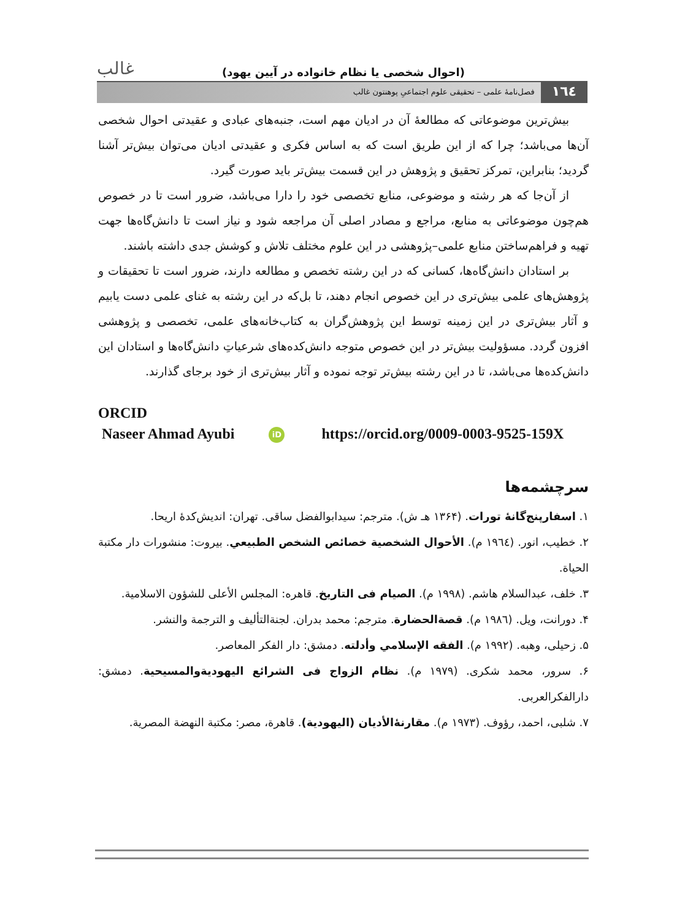(احوال شخصی یا نظام خانواده در آیین یهود) غالب
١٦٤ فصل‌نامۀ علمی – تحقیقی علوم اجتماعیِ پوهنتون غالب
بیش‌ترین موضوعاتی که مطالعۀ آن در ادیان مهم است، جنبه‌های عبادی و عقیدتی احوال شخصی آن‌ها می‌باشد؛ چرا که از این طریق است که به اساس فکری و عقیدتی ادیان می‌توان بیش‌تر آشنا گردید؛ بنابراین، تمرکز تحقیق و پژوهش در این قسمت بیش‌تر باید صورت گیرد.
از آن‌جا که هر رشته و موضوعی، منابع تخصصی خود را دارا می‌باشد، ضرور است تا در خصوص هم‌چون موضوعاتی به منابع، مراجع و مصادر اصلی آن مراجعه شود و نیاز است تا دانش‌گاه‌ها جهت تهیه و فراهم‌ساختن منابع علمی–پژوهشی در این علوم مختلف تلاش و کوشش جدی داشته باشند.
بر استادان دانش‌گاه‌ها، کسانی که در این رشته تخصص و مطالعه دارند، ضرور است تا تحقیقات و پژوهش‌های علمی بیش‌تری در این خصوص انجام دهند، تا بل‌که در این رشته به غنای علمی دست یابیم و آثار بیش‌تری در این زمینه توسط این پژوهش‌گران به کتاب‌خانه‌های علمی، تخصصی و پژوهشی افزون گردد. مسؤولیت بیش‌تر در این خصوص متوجه دانش‌کده‌های شرعیاتِ دانش‌گاه‌ها و استادان این دانش‌کده‌ها می‌باشد، تا در این رشته بیش‌تر توجه نموده و آثار بیش‌تری از خود برجای گذارند.
ORCID
Naseer Ahmad Ayubi iD https://orcid.org/0009-0003-9525-159X
سرچشمه‌ها
۱. اسفارپنج‌گانۀ تورات. (۱۳۶۴ هـ ش). مترجم: سیدابوالفضل ساقی. تهران: اندیش‌کدۀ اریحا.
۲. خطیب، انور. (١٩٦٤ م). الأحوال الشخصية خصائص الشخص الطبيعي. بيروت: منشورات دار مكتبة الحياة.
۳. خلف، عبدالسلام هاشم. (١٩٩٨ م). الصيام فی التاريخ. قاهره: المجلس الأعلى للشؤون الاسلامية.
۴. دورانت، ویل. (١٩٨٦ م). قصةالحضارة. مترجم: محمد بدران. لجنةالتأليف و الترجمة والنشر.
۵. زحیلی، وهبه. (١٩٩٢ م). الفقه الإسلامي وأدلته. دمشق: دار الفكر المعاصر.
۶. سرور، محمد شکری. (١٩٧٩ م). نظام الزواج فی الشرائع اليهوديةوالمسيحية. دمشق: دارالفكرالعربی.
۷. شلبی، احمد، رؤوف. (١٩٧٣ م). مقارنۀالأديان (اليهودية). قاهرة، مصر: مكتبة النهضة المصرية.